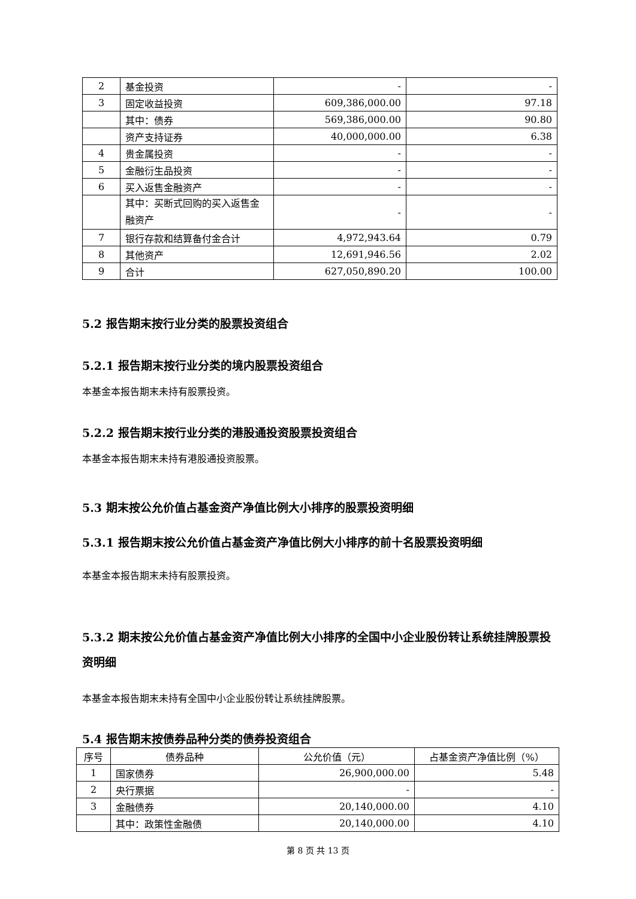| 2 | 基金投资 | - | - |
| 3 | 固定收益投资 | 609,386,000.00 | 97.18 |
| | 其中：债券 | 569,386,000.00 | 90.80 |
| | 资产支持证券 | 40,000,000.00 | 6.38 |
| 4 | 贵金属投资 | - | - |
| 5 | 金融衍生品投资 | - | - |
| 6 | 买入返售金融资产 | - | - |
| | 其中：买断式回购的买入返售金融资产 | - | - |
| 7 | 银行存款和结算备付金合计 | 4,972,943.64 | 0.79 |
| 8 | 其他资产 | 12,691,946.56 | 2.02 |
| 9 | 合计 | 627,050,890.20 | 100.00 |
5.2 报告期末按行业分类的股票投资组合
5.2.1 报告期末按行业分类的境内股票投资组合
本基金本报告期末未持有股票投资。
5.2.2 报告期末按行业分类的港股通投资股票投资组合
本基金本报告期末未持有港股通投资股票。
5.3 期末按公允价值占基金资产净值比例大小排序的股票投资明细
5.3.1 报告期末按公允价值占基金资产净值比例大小排序的前十名股票投资明细
本基金本报告期末未持有股票投资。
5.3.2 期末按公允价值占基金资产净值比例大小排序的全国中小企业股份转让系统挂牌股票投资明细
本基金本报告期末未持有全国中小企业股份转让系统挂牌股票。
5.4 报告期末按债券品种分类的债券投资组合
| 序号 | 债券品种 | 公允价值（元） | 占基金资产净值比例（%） |
| --- | --- | --- | --- |
| 1 | 国家债券 | 26,900,000.00 | 5.48 |
| 2 | 央行票据 | - | - |
| 3 | 金融债券 | 20,140,000.00 | 4.10 |
| | 其中：政策性金融债 | 20,140,000.00 | 4.10 |
第 8 页 共 13 页